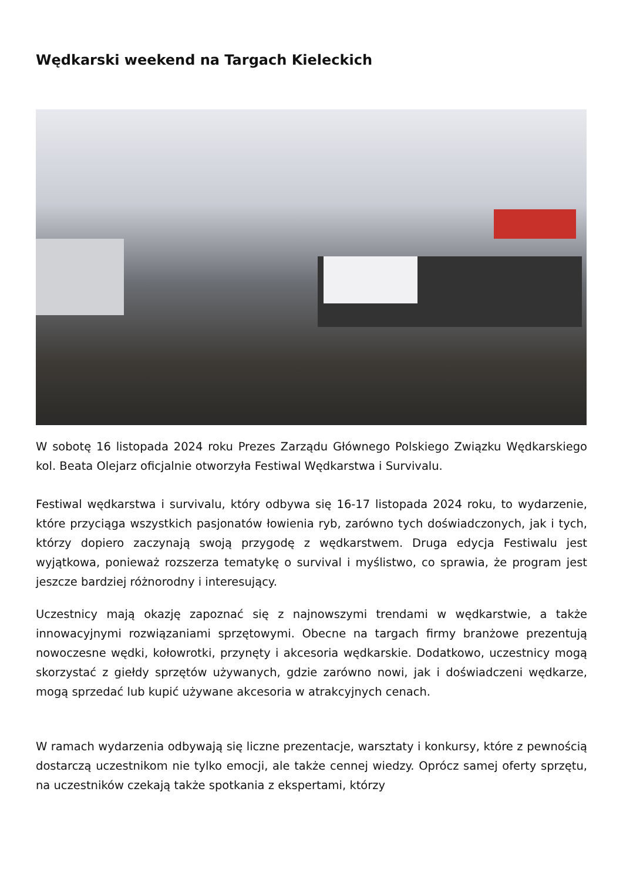Wędkarski weekend na Targach Kieleckich
W sobotę 16 listopada 2024 roku Prezes Zarządu Głównego Polskiego Związku Wędkarskiego kol. Beata Olejarz oficjalnie otworzyła Festiwal Wędkarstwa i Survivalu.
Festiwal wędkarstwa i survivalu, który odbywa się 16-17 listopada 2024 roku, to wydarzenie, które przyciąga wszystkich pasjonatów łowienia ryb, zarówno tych doświadczonych, jak i tych, którzy dopiero zaczynają swoją przygodę z wędkarstwem. Druga edycja Festiwalu jest wyjątkowa, ponieważ rozszerza tematykę o survival i myślistwo, co sprawia, że program jest jeszcze bardziej różnorodny i interesujący.
Uczestnicy mają okazję zapoznać się z najnowszymi trendami w wędkarstwie, a także innowacyjnymi rozwiązaniami sprzętowymi. Obecne na targach firmy branżowe prezentują nowoczesne wędki, kołowrotki, przynęty i akcesoria wędkarskie. Dodatkowo, uczestnicy mogą skorzystać z giełdy sprzętów używanych, gdzie zarówno nowi, jak i doświadczeni wędkarze, mogą sprzedać lub kupić używane akcesoria w atrakcyjnych cenach.
W ramach wydarzenia odbywają się liczne prezentacje, warsztaty i konkursy, które z pewnością dostarczą uczestnikom nie tylko emocji, ale także cennej wiedzy. Oprócz samej oferty sprzętu, na uczestników czekają także spotkania z ekspertami, którzy